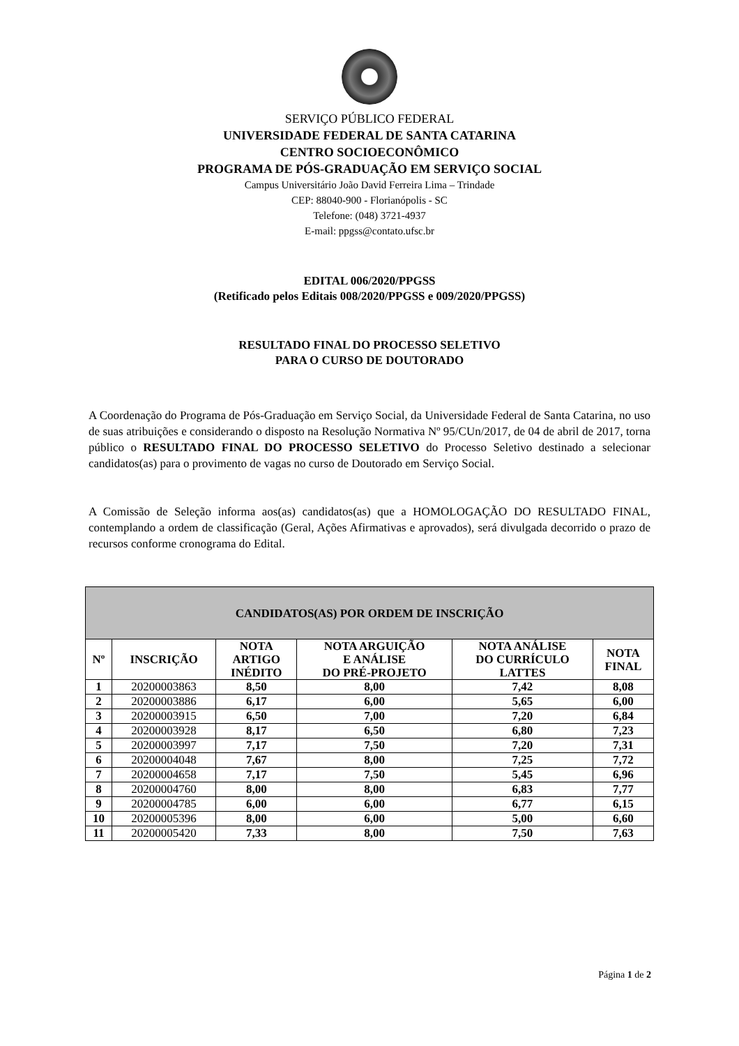SERVIÇO PÚBLICO FEDERAL
UNIVERSIDADE FEDERAL DE SANTA CATARINA
CENTRO SOCIOECONÔMICO
PROGRAMA DE PÓS-GRADUAÇÃO EM SERVIÇO SOCIAL
Campus Universitário João David Ferreira Lima – Trindade
CEP: 88040-900 - Florianópolis - SC
Telefone: (048) 3721-4937
E-mail: ppgss@contato.ufsc.br
EDITAL 006/2020/PPGSS
(Retificado pelos Editais 008/2020/PPGSS e 009/2020/PPGSS)
RESULTADO FINAL DO PROCESSO SELETIVO
PARA O CURSO DE DOUTORADO
A Coordenação do Programa de Pós-Graduação em Serviço Social, da Universidade Federal de Santa Catarina, no uso de suas atribuições e considerando o disposto na Resolução Normativa Nº 95/CUn/2017, de 04 de abril de 2017, torna público o RESULTADO FINAL DO PROCESSO SELETIVO do Processo Seletivo destinado a selecionar candidatos(as) para o provimento de vagas no curso de Doutorado em Serviço Social.
A Comissão de Seleção informa aos(as) candidatos(as) que a HOMOLOGAÇÃO DO RESULTADO FINAL, contemplando a ordem de classificação (Geral, Ações Afirmativas e aprovados), será divulgada decorrido o prazo de recursos conforme cronograma do Edital.
| CANDIDATOS(AS) POR ORDEM DE INSCRIÇÃO | | | | | |
| --- | --- | --- | --- | --- | --- |
| Nº | INSCRIÇÃO | NOTA ARTIGO INÉDITO | NOTA ARGUIÇÃO E ANÁLISE DO PRÉ-PROJETO | NOTA ANÁLISE DO CURRÍCULO LATTES | NOTA FINAL |
| 1 | 20200003863 | 8,50 | 8,00 | 7,42 | 8,08 |
| 2 | 20200003886 | 6,17 | 6,00 | 5,65 | 6,00 |
| 3 | 20200003915 | 6,50 | 7,00 | 7,20 | 6,84 |
| 4 | 20200003928 | 8,17 | 6,50 | 6,80 | 7,23 |
| 5 | 20200003997 | 7,17 | 7,50 | 7,20 | 7,31 |
| 6 | 20200004048 | 7,67 | 8,00 | 7,25 | 7,72 |
| 7 | 20200004658 | 7,17 | 7,50 | 5,45 | 6,96 |
| 8 | 20200004760 | 8,00 | 8,00 | 6,83 | 7,77 |
| 9 | 20200004785 | 6,00 | 6,00 | 6,77 | 6,15 |
| 10 | 20200005396 | 8,00 | 6,00 | 5,00 | 6,60 |
| 11 | 20200005420 | 7,33 | 8,00 | 7,50 | 7,63 |
Página 1 de 2